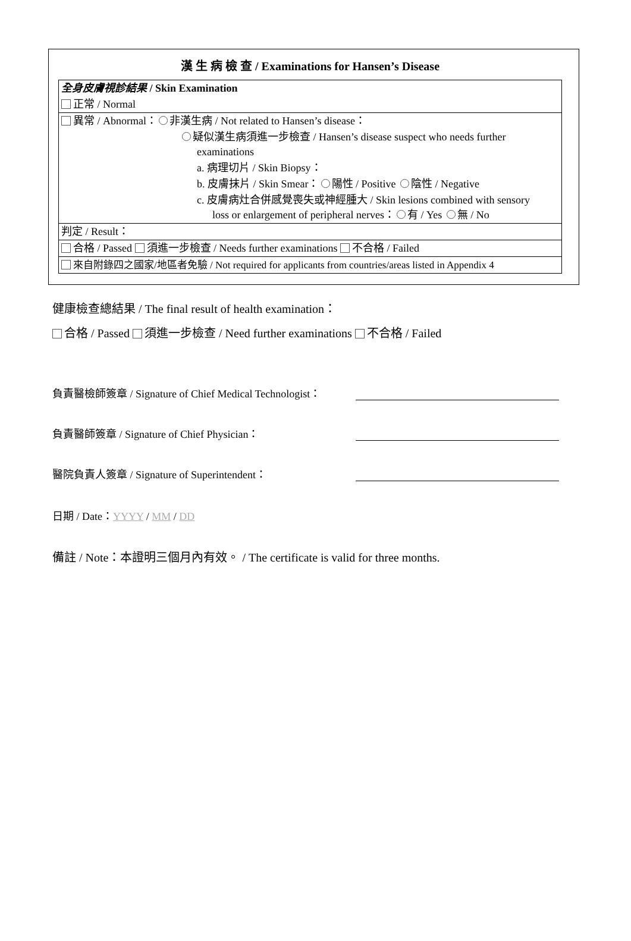漢 生 病 檢 查 / Examinations for Hansen’s Disease
全身皮膚視診結果 / Skin Examination
正常 / Normal
異常 / Abnormal： 非漢生病 / Not related to Hansen’s disease：
疑似漢生病須進一步檢查 / Hansen’s disease suspect who needs further
examinations
a. 病理切片 / Skin Biopsy：
b. 皮膚抹片 / Skin Smear： 陽性 / Positive 陰性 / Negative
c. 皮膚病灶合併感覺喪失或神經腫大 / Skin lesions combined with sensory
loss or enlargement of peripheral nerves： 有 / Yes 無 / No
判定 / Result：
合格 / Passed 須進一步檢查 / Needs further examinations 不合格 / Failed
來自附錄四之國家/地區者免驗 / Not required for applicants from countries/areas listed in Appendix 4
健康檢查總結果 / The final result of health examination：
合格 / Passed 須進一步檢查 / Need further examinations 不合格 / Failed
負責醫檢師簽章 / Signature of Chief Medical Technologist：
負責醫師簽章 / Signature of Chief Physician：
醫院負責人簽章 / Signature of Superintendent：
日期 / Date：YYYY / MM / DD
備註 / Note：本證明三個月內有效。 / The certificate is valid for three months.